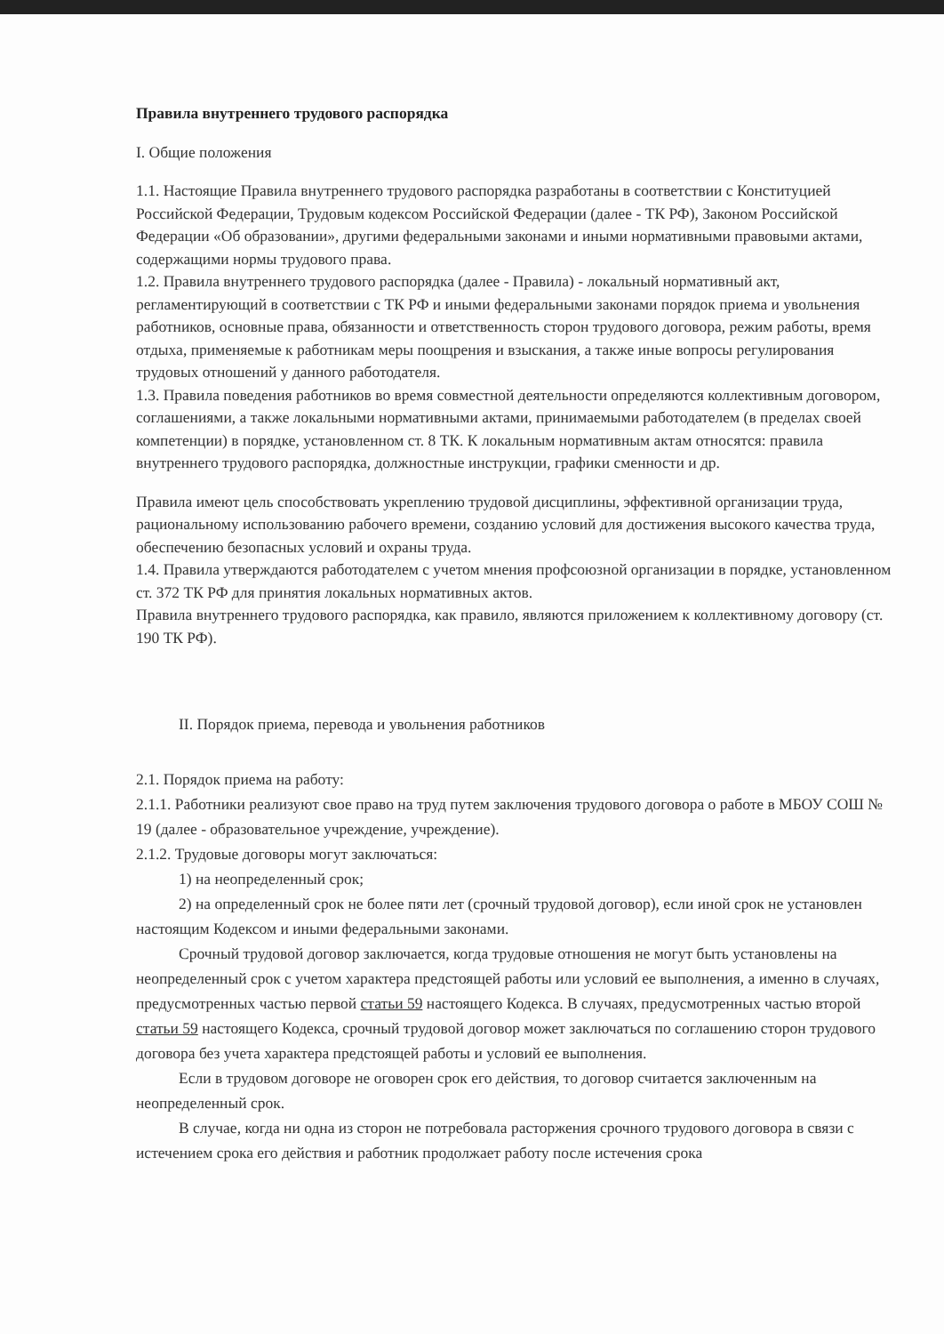Правила внутреннего трудового распорядка
I. Общие положения
1.1. Настоящие Правила внутреннего трудового распорядка разработаны в соответствии с Конституцией Российской Федерации, Трудовым кодексом Российской Федерации (далее - ТК РФ), Законом Российской Федерации «Об образовании», другими федеральными законами и иными нормативными правовыми актами, содержащими нормы трудового права.
1.2. Правила внутреннего трудового распорядка (далее - Правила) - локальный нормативный акт, регламентирующий в соответствии с ТК РФ и иными федеральными законами порядок приема и увольнения работников, основные права, обязанности и ответственность сторон трудового договора, режим работы, время отдыха, применяемые к работникам меры поощрения и взыскания, а также иные вопросы регулирования трудовых отношений у данного работодателя.
1.3. Правила поведения работников во время совместной деятельности определяются коллективным договором, соглашениями, а также локальными нормативными актами, принимаемыми работодателем (в пределах своей компетенции) в порядке, установленном ст. 8 ТК. К локальным нормативным актам относятся: правила внутреннего трудового распорядка, должностные инструкции, графики сменности и др.
Правила имеют цель способствовать укреплению трудовой дисциплины, эффективной организации труда, рациональному использованию рабочего времени, созданию условий для достижения высокого качества труда, обеспечению безопасных условий и охраны труда.
1.4. Правила утверждаются работодателем с учетом мнения профсоюзной организации в порядке, установленном ст. 372 ТК РФ для принятия локальных нормативных актов.
Правила внутреннего трудового распорядка, как правило, являются приложением к коллективному договору (ст. 190 ТК РФ).
II. Порядок приема, перевода и увольнения работников
2.1. Порядок приема на работу:
2.1.1. Работники реализуют свое право на труд путем заключения трудового договора о работе в МБОУ СОШ № 19 (далее - образовательное учреждение, учреждение).
2.1.2. Трудовые договоры могут заключаться:
1) на неопределенный срок;
2) на определенный срок не более пяти лет (срочный трудовой договор), если иной срок не установлен настоящим Кодексом и иными федеральными законами.
Срочный трудовой договор заключается, когда трудовые отношения не могут быть установлены на неопределенный срок с учетом характера предстоящей работы или условий ее выполнения, а именно в случаях, предусмотренных частью первой статьи 59 настоящего Кодекса. В случаях, предусмотренных частью второй статьи 59 настоящего Кодекса, срочный трудовой договор может заключаться по соглашению сторон трудового договора без учета характера предстоящей работы и условий ее выполнения.
Если в трудовом договоре не оговорен срок его действия, то договор считается заключенным на неопределенный срок.
В случае, когда ни одна из сторон не потребовала расторжения срочного трудового договора в связи с истечением срока его действия и работник продолжает работу после истечения срока